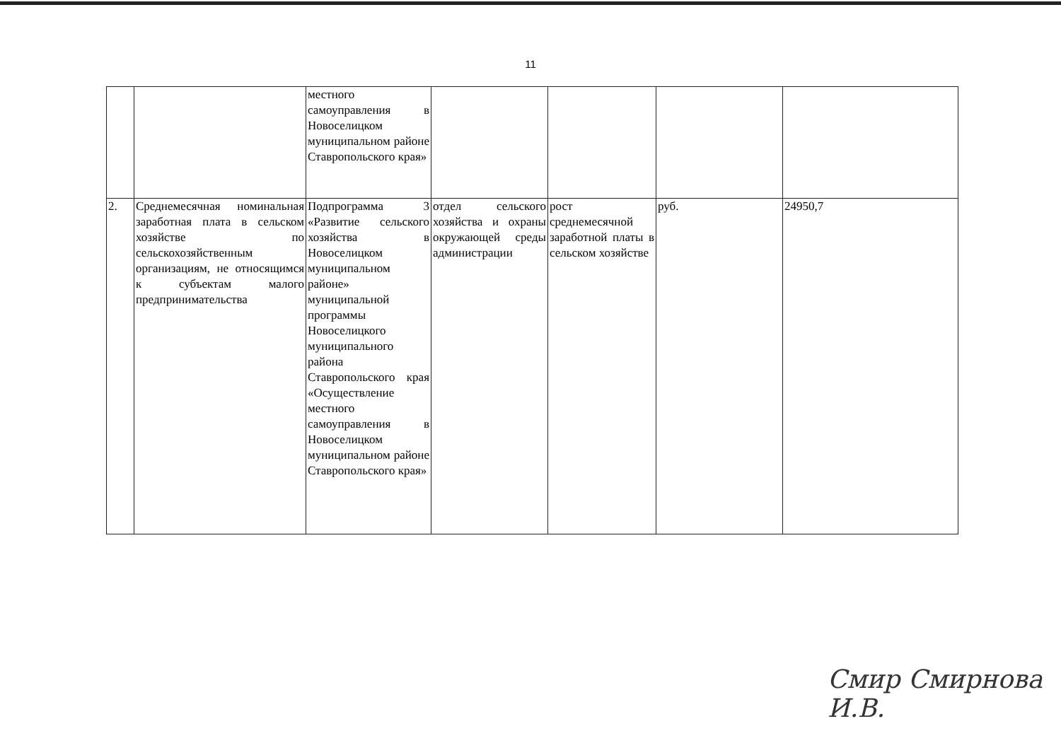11
| | | местного самоуправления в Новоселицком муниципальном районе Ставропольского края» | | | | |
| 2. | Среднемесячная номинальная заработная плата в сельском хозяйстве по сельскохозяйственным организациям, не относящимся к субъектам малого предпринимательства | Подпрограмма 3 «Развитие сельского хозяйства в Новоселицком муниципальном районе» муниципальной программы Новоселицкого муниципального района Ставропольского края «Осуществление местного самоуправления в Новоселицком муниципальном районе Ставропольского края» | отдел сельского хозяйства и охраны окружающей среды администрации | рост среднемесячной заработной платы в сельском хозяйстве | руб. | 24950,7 |
Смир Смирнова И.В.